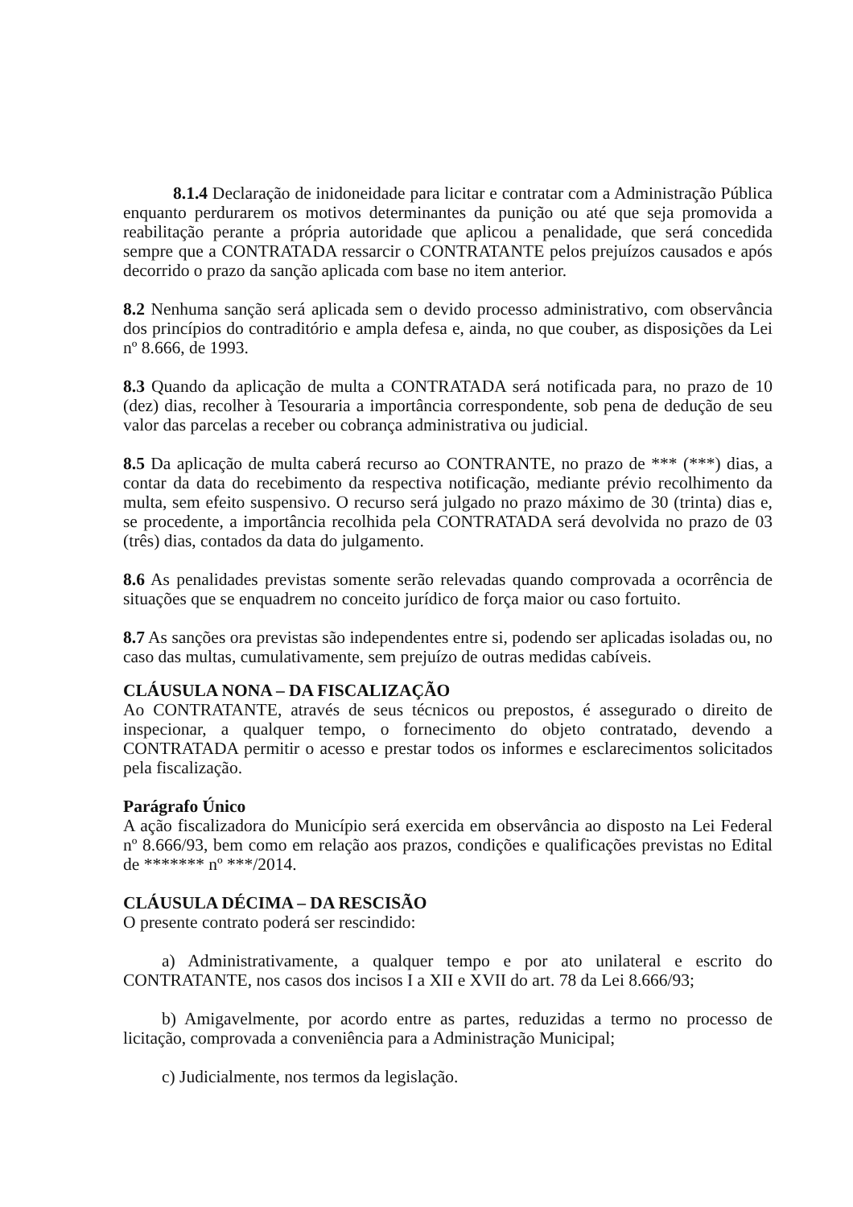8.1.4 Declaração de inidoneidade para licitar e contratar com a Administração Pública enquanto perdurarem os motivos determinantes da punição ou até que seja promovida a reabilitação perante a própria autoridade que aplicou a penalidade, que será concedida sempre que a CONTRATADA ressarcir o CONTRATANTE pelos prejuízos causados e após decorrido o prazo da sanção aplicada com base no item anterior.
8.2 Nenhuma sanção será aplicada sem o devido processo administrativo, com observância dos princípios do contraditório e ampla defesa e, ainda, no que couber, as disposições da Lei nº 8.666, de 1993.
8.3 Quando da aplicação de multa a CONTRATADA será notificada para, no prazo de 10 (dez) dias, recolher à Tesouraria a importância correspondente, sob pena de dedução de seu valor das parcelas a receber ou cobrança administrativa ou judicial.
8.5 Da aplicação de multa caberá recurso ao CONTRANTE, no prazo de *** (***) dias, a contar da data do recebimento da respectiva notificação, mediante prévio recolhimento da multa, sem efeito suspensivo. O recurso será julgado no prazo máximo de 30 (trinta) dias e, se procedente, a importância recolhida pela CONTRATADA será devolvida no prazo de 03 (três) dias, contados da data do julgamento.
8.6 As penalidades previstas somente serão relevadas quando comprovada a ocorrência de situações que se enquadrem no conceito jurídico de força maior ou caso fortuito.
8.7 As sanções ora previstas são independentes entre si, podendo ser aplicadas isoladas ou, no caso das multas, cumulativamente, sem prejuízo de outras medidas cabíveis.
CLÁUSULA NONA – DA FISCALIZAÇÃO
Ao CONTRATANTE, através de seus técnicos ou prepostos, é assegurado o direito de inspecionar, a qualquer tempo, o fornecimento do objeto contratado, devendo a CONTRATADA permitir o acesso e prestar todos os informes e esclarecimentos solicitados pela fiscalização.
Parágrafo Único
A ação fiscalizadora do Município será exercida em observância ao disposto na Lei Federal nº 8.666/93, bem como em relação aos prazos, condições e qualificações previstas no Edital de ******* nº ***/2014.
CLÁUSULA DÉCIMA – DA RESCISÃO
O presente contrato poderá ser rescindido:
a) Administrativamente, a qualquer tempo e por ato unilateral e escrito do CONTRATANTE, nos casos dos incisos I a XII e XVII do art. 78 da Lei 8.666/93;
b) Amigavelmente, por acordo entre as partes, reduzidas a termo no processo de licitação, comprovada a conveniência para a Administração Municipal;
c) Judicialmente, nos termos da legislação.